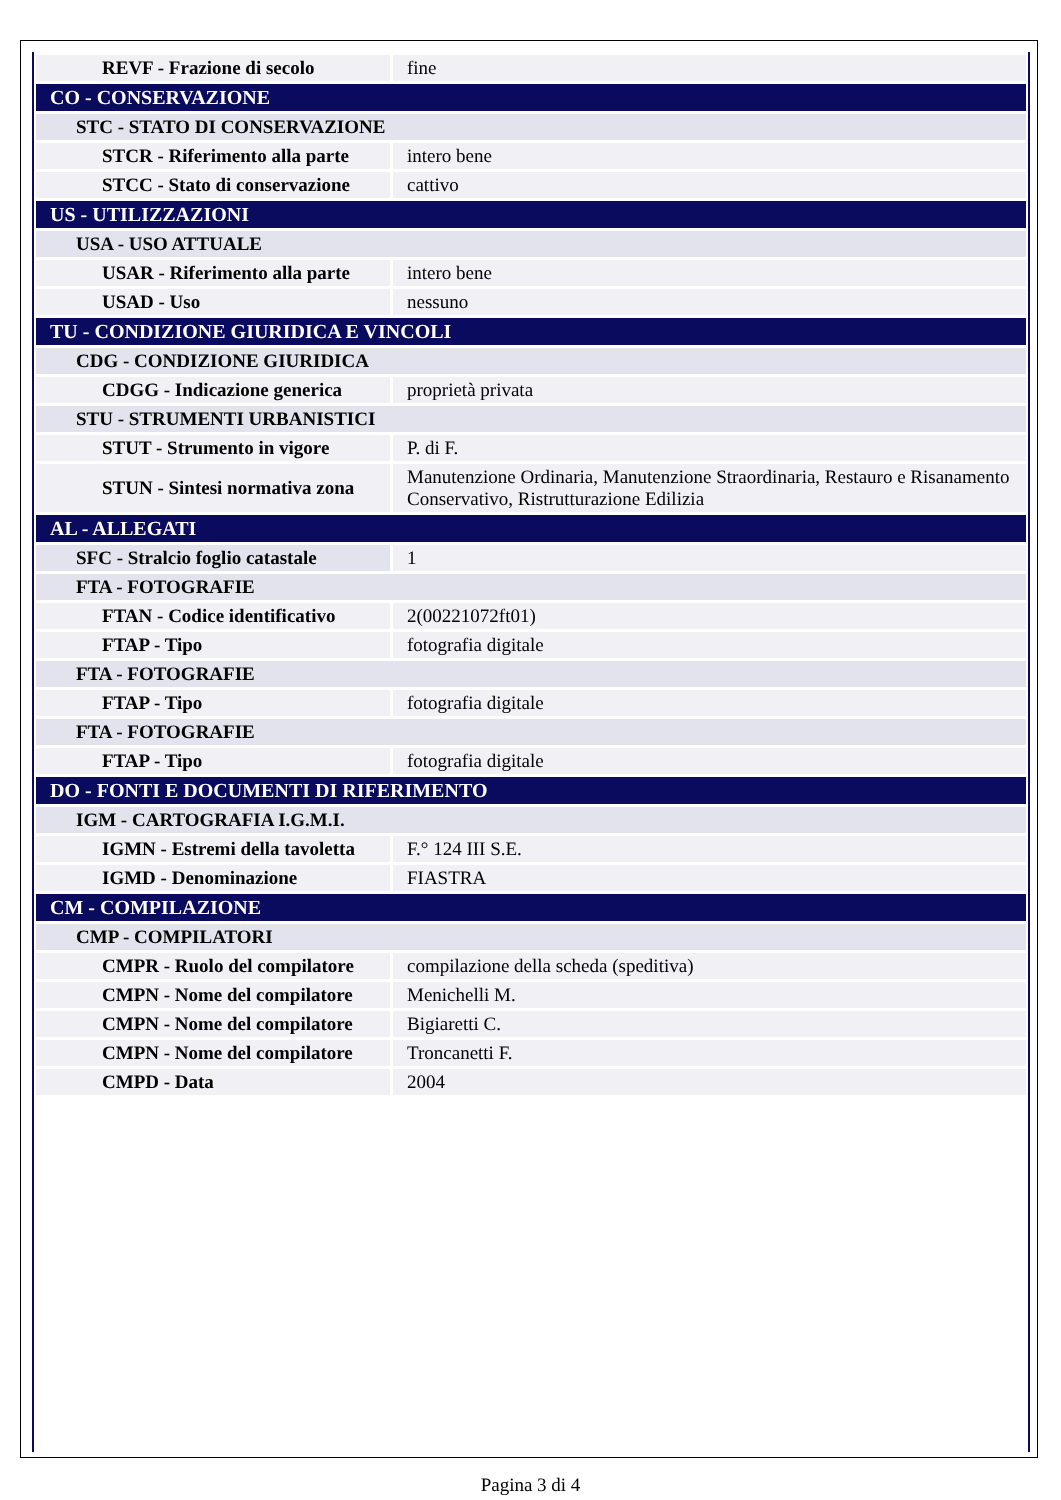| REVF - Frazione di secolo | fine |
| CO - CONSERVAZIONE | |
| STC - STATO DI CONSERVAZIONE | |
| STCR - Riferimento alla parte | intero bene |
| STCC - Stato di conservazione | cattivo |
| US - UTILIZZAZIONI | |
| USA - USO ATTUALE | |
| USAR - Riferimento alla parte | intero bene |
| USAD - Uso | nessuno |
| TU - CONDIZIONE GIURIDICA E VINCOLI | |
| CDG - CONDIZIONE GIURIDICA | |
| CDGG - Indicazione generica | proprietà privata |
| STU - STRUMENTI URBANISTICI | |
| STUT - Strumento in vigore | P. di F. |
| STUN - Sintesi normativa zona | Manutenzione Ordinaria, Manutenzione Straordinaria, Restauro e Risanamento Conservativo, Ristrutturazione Edilizia |
| AL - ALLEGATI | |
| SFC - Stralcio foglio catastale | 1 |
| FTA - FOTOGRAFIE | |
| FTAN - Codice identificativo | 2(00221072ft01) |
| FTAP - Tipo | fotografia digitale |
| FTA - FOTOGRAFIE | |
| FTAP - Tipo | fotografia digitale |
| FTA - FOTOGRAFIE | |
| FTAP - Tipo | fotografia digitale |
| DO - FONTI E DOCUMENTI DI RIFERIMENTO | |
| IGM - CARTOGRAFIA I.G.M.I. | |
| IGMN - Estremi della tavoletta | F.° 124 III S.E. |
| IGMD - Denominazione | FIASTRA |
| CM - COMPILAZIONE | |
| CMP - COMPILATORI | |
| CMPR - Ruolo del compilatore | compilazione della scheda (speditiva) |
| CMPN - Nome del compilatore | Menichelli M. |
| CMPN - Nome del compilatore | Bigiaretti C. |
| CMPN - Nome del compilatore | Troncanetti F. |
| CMPD - Data | 2004 |
Pagina 3 di 4